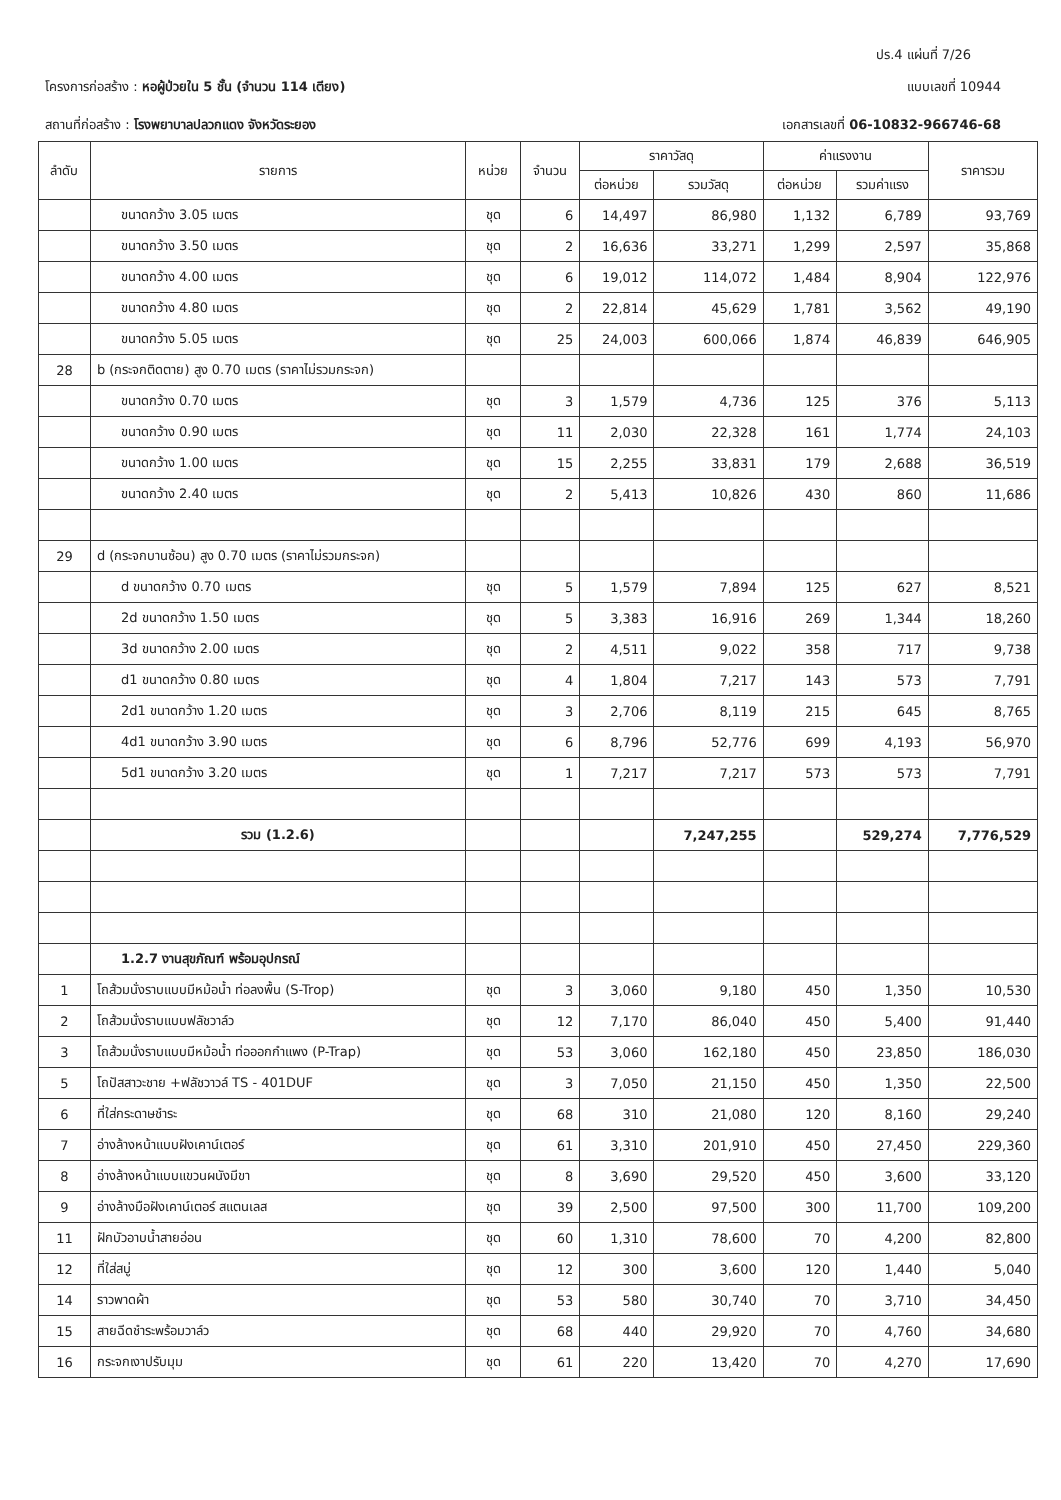ปร.4 แผ่นที่ 7/26
โครงการก่อสร้าง : หอผู้ป่วยใน 5 ชั้น (จำนวน 114 เตียง)
แบบเลขที่ 10944
สถานที่ก่อสร้าง : โรงพยาบาลปลวกแดง จังหวัดระยอง
เอกสารเลขที่ 06-10832-966746-68
| ลำดับ | รายการ | หน่วย | จำนวน | ราคาวัสดุ | | ค่าแรงงาน | | ราคารวม |
| --- | --- | --- | --- | --- | --- | --- | --- | --- |
| | | | | ต่อหน่วย | รวมวัสดุ | ต่อหน่วย | รวมค่าแรง | |
| | ขนาดกว้าง 3.05 เมตร | ชุด | 6 | 14,497 | 86,980 | 1,132 | 6,789 | 93,769 |
| | ขนาดกว้าง 3.50 เมตร | ชุด | 2 | 16,636 | 33,271 | 1,299 | 2,597 | 35,868 |
| | ขนาดกว้าง 4.00 เมตร | ชุด | 6 | 19,012 | 114,072 | 1,484 | 8,904 | 122,976 |
| | ขนาดกว้าง 4.80 เมตร | ชุด | 2 | 22,814 | 45,629 | 1,781 | 3,562 | 49,190 |
| | ขนาดกว้าง 5.05 เมตร | ชุด | 25 | 24,003 | 600,066 | 1,874 | 46,839 | 646,905 |
| 28 | b (กระจกติดตาย) สูง 0.70 เมตร (ราคาไม่รวมกระจก) | | | | | | | |
| | ขนาดกว้าง 0.70 เมตร | ชุด | 3 | 1,579 | 4,736 | 125 | 376 | 5,113 |
| | ขนาดกว้าง 0.90 เมตร | ชุด | 11 | 2,030 | 22,328 | 161 | 1,774 | 24,103 |
| | ขนาดกว้าง 1.00 เมตร | ชุด | 15 | 2,255 | 33,831 | 179 | 2,688 | 36,519 |
| | ขนาดกว้าง 2.40 เมตร | ชุด | 2 | 5,413 | 10,826 | 430 | 860 | 11,686 |
| 29 | d (กระจกบานซ้อน) สูง 0.70 เมตร (ราคาไม่รวมกระจก) | | | | | | | |
| | d ขนาดกว้าง 0.70 เมตร | ชุด | 5 | 1,579 | 7,894 | 125 | 627 | 8,521 |
| | 2d ขนาดกว้าง 1.50 เมตร | ชุด | 5 | 3,383 | 16,916 | 269 | 1,344 | 18,260 |
| | 3d ขนาดกว้าง 2.00 เมตร | ชุด | 2 | 4,511 | 9,022 | 358 | 717 | 9,738 |
| | d1 ขนาดกว้าง 0.80 เมตร | ชุด | 4 | 1,804 | 7,217 | 143 | 573 | 7,791 |
| | 2d1 ขนาดกว้าง 1.20 เมตร | ชุด | 3 | 2,706 | 8,119 | 215 | 645 | 8,765 |
| | 4d1 ขนาดกว้าง 3.90 เมตร | ชุด | 6 | 8,796 | 52,776 | 699 | 4,193 | 56,970 |
| | 5d1 ขนาดกว้าง 3.20 เมตร | ชุด | 1 | 7,217 | 7,217 | 573 | 573 | 7,791 |
| | รวม (1.2.6) | | | | 7,247,255 | | 529,274 | 7,776,529 |
| | 1.2.7 งานสุขภัณฑ์ พร้อมอุปกรณ์ | | | | | | | |
| 1 | โถส้วมนั่งราบแบบมีหม้อน้ำ ท่อลงพื้น (S-Trop) | ชุด | 3 | 3,060 | 9,180 | 450 | 1,350 | 10,530 |
| 2 | โถส้วมนั่งราบแบบฟลัชวาล์ว | ชุด | 12 | 7,170 | 86,040 | 450 | 5,400 | 91,440 |
| 3 | โถส้วมนั่งราบแบบมีหม้อน้ำ ท่อออกกำแพง (P-Trap) | ชุด | 53 | 3,060 | 162,180 | 450 | 23,850 | 186,030 |
| 5 | โถปัสสาวะชาย +ฟลัชวาวล์ TS - 401DUF | ชุด | 3 | 7,050 | 21,150 | 450 | 1,350 | 22,500 |
| 6 | ที่ใส่กระดาษชำระ | ชุด | 68 | 310 | 21,080 | 120 | 8,160 | 29,240 |
| 7 | อ่างล้างหน้าแบบฝังเคาน์เตอร์ | ชุด | 61 | 3,310 | 201,910 | 450 | 27,450 | 229,360 |
| 8 | อ่างล้างหน้าแบบแขวนผนังมีขา | ชุด | 8 | 3,690 | 29,520 | 450 | 3,600 | 33,120 |
| 9 | อ่างล้างมือฝังเคาน์เตอร์ สแตนเลส | ชุด | 39 | 2,500 | 97,500 | 300 | 11,700 | 109,200 |
| 11 | ฝักบัวอาบน้ำสายอ่อน | ชุด | 60 | 1,310 | 78,600 | 70 | 4,200 | 82,800 |
| 12 | ที่ใส่สบู่ | ชุด | 12 | 300 | 3,600 | 120 | 1,440 | 5,040 |
| 14 | ราวพาดผ้า | ชุด | 53 | 580 | 30,740 | 70 | 3,710 | 34,450 |
| 15 | สายฉีดชำระพร้อมวาล์ว | ชุด | 68 | 440 | 29,920 | 70 | 4,760 | 34,680 |
| 16 | กระจกเงาปรับมุม | ชุด | 61 | 220 | 13,420 | 70 | 4,270 | 17,690 |